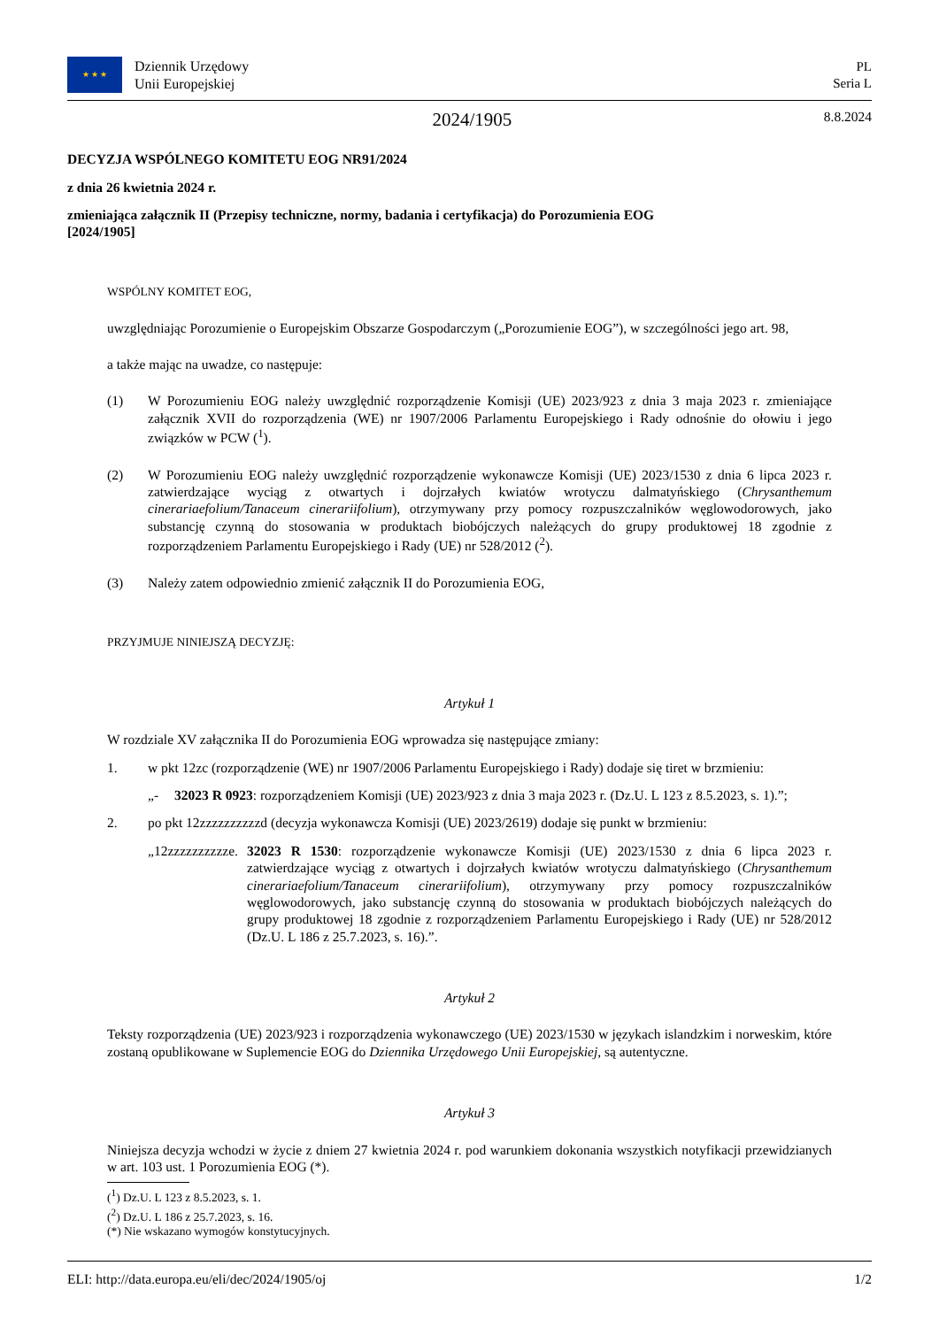★ ★ ★
Dziennik Urzędowy
Unii Europejskiej
PL
Seria L
2024/1905
8.8.2024
DECYZJA WSPÓLNEGO KOMITETU EOG NR91/2024
z dnia 26 kwietnia 2024 r.
zmieniająca załącznik II (Przepisy techniczne, normy, badania i certyfikacja) do Porozumienia EOG
[2024/1905]
WSPÓLNY KOMITET EOG,
uwzględniając Porozumienie o Europejskim Obszarze Gospodarczym („Porozumienie EOG”), w szczególności jego art. 98,
a także mając na uwadze, co następuje:
(1) W Porozumieniu EOG należy uwzględnić rozporządzenie Komisji (UE) 2023/923 z dnia 3 maja 2023 r. zmieniające załącznik XVII do rozporządzenia (WE) nr 1907/2006 Parlamentu Europejskiego i Rady odnośnie do ołowiu i jego związków w PCW (<sup>1</sup>).
(2) W Porozumieniu EOG należy uwzględnić rozporządzenie wykonawcze Komisji (UE) 2023/1530 z dnia 6 lipca 2023 r. zatwierdzające wyciąg z otwartych i dojrzałych kwiatów wrotyczu dalmatyńskiego (Chrysanthemum cinerariaefolium/Tanaceum cinerariifolium), otrzymywany przy pomocy rozpuszczalników węglowodorowych, jako substancję czynną do stosowania w produktach biobójczych należących do grupy produktowej 18 zgodnie z rozporządzeniem Parlamentu Europejskiego i Rady (UE) nr 528/2012 (<sup>2</sup>).
(3) Należy zatem odpowiednio zmienić załącznik II do Porozumienia EOG,
PRZYJMUJE NINIEJSZĄ DECYZJĘ:
Artykuł 1
W rozdziale XV załącznika II do Porozumienia EOG wprowadza się następujące zmiany:
1. w pkt 12zc (rozporządzenie (WE) nr 1907/2006 Parlamentu Europejskiego i Rady) dodaje się tiret w brzmieniu:
„- 32023 R 0923: rozporządzeniem Komisji (UE) 2023/923 z dnia 3 maja 2023 r. (Dz.U. L 123 z 8.5.2023, s. 1).”;
2. po pkt 12zzzzzzzzzzd (decyzja wykonawcza Komisji (UE) 2023/2619) dodaje się punkt w brzmieniu:
„12zzzzzzzzzze. 32023 R 1530: rozporządzenie wykonawcze Komisji (UE) 2023/1530 z dnia 6 lipca 2023 r. zatwierdzające wyciąg z otwartych i dojrzałych kwiatów wrotyczu dalmatyńskiego (Chrysanthemum cinerariaefolium/Tanaceum cinerariifolium), otrzymywany przy pomocy rozpuszczalników węglowodorowych, jako substancję czynną do stosowania w produktach biobójczych należących do grupy produktowej 18 zgodnie z rozporządzeniem Parlamentu Europejskiego i Rady (UE) nr 528/2012 (Dz.U. L 186 z 25.7.2023, s. 16).”.
Artykuł 2
Teksty rozporządzenia (UE) 2023/923 i rozporządzenia wykonawczego (UE) 2023/1530 w językach islandzkim i norweskim, które zostaną opublikowane w Suplemencie EOG do Dziennika Urzędowego Unii Europejskiej, są autentyczne.
Artykuł 3
Niniejsza decyzja wchodzi w życie z dniem 27 kwietnia 2024 r. pod warunkiem dokonania wszystkich notyfikacji przewidzianych w art. 103 ust. 1 Porozumienia EOG (*).
(<sup>1</sup>) Dz.U. L 123 z 8.5.2023, s. 1.
(<sup>2</sup>) Dz.U. L 186 z 25.7.2023, s. 16.
(*) Nie wskazano wymogów konstytucyjnych.
ELI: http://data.europa.eu/eli/dec/2024/1905/oj 1/2